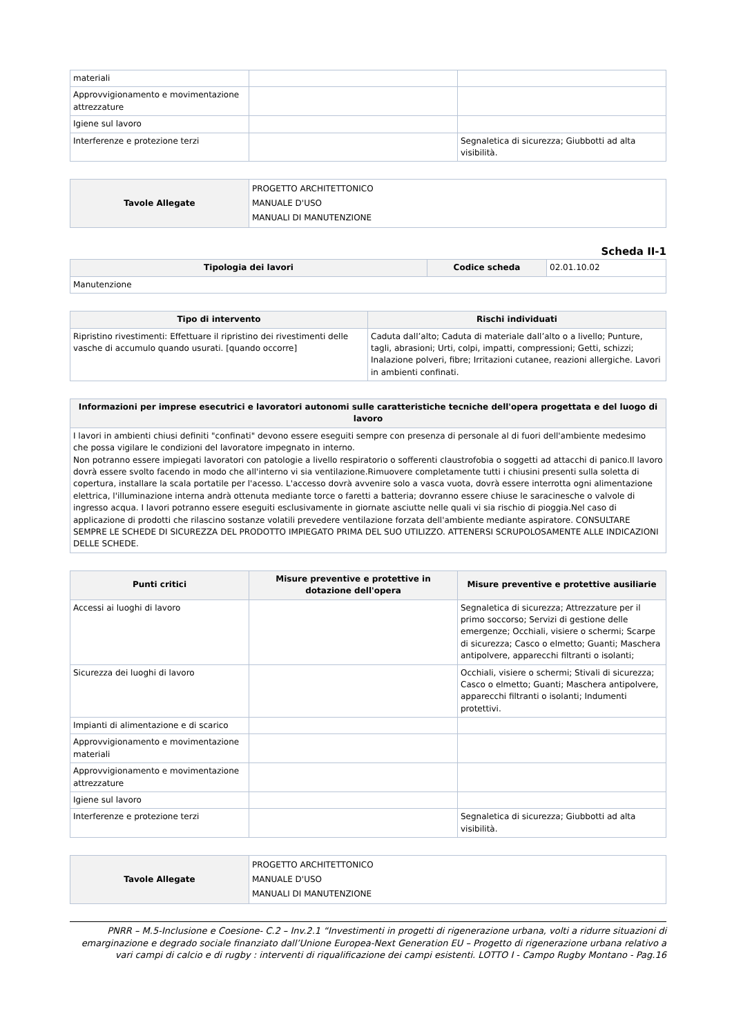| materiali | | |
| Approvvigionamento e movimentazione attrezzature | | |
| Igiene sul lavoro | | |
| Interferenze e protezione terzi | | Segnaletica di sicurezza; Giubbotti ad alta visibilità. |
| Tavole Allegate | PROGETTO ARCHITETTONICO MANUALE D'USO MANUALI DI MANUTENZIONE |
Scheda II-1
| Tipologia dei lavori | Codice scheda | 02.01.10.02 |
| Manutenzione | | |
| Tipo di intervento | Rischi individuati |
| --- | --- |
| Ripristino rivestimenti: Effettuare il ripristino dei rivestimenti delle vasche di accumulo quando usurati. [quando occorre] | Caduta dall’alto; Caduta di materiale dall’alto o a livello; Punture, tagli, abrasioni; Urti, colpi, impatti, compressioni; Getti, schizzi; Inalazione polveri, fibre; Irritazioni cutanee, reazioni allergiche. Lavori in ambienti confinati. |
| Informazioni per imprese esecutrici e lavoratori autonomi sulle caratteristiche tecniche dell'opera progettata e del luogo di lavoro |
| --- |
| I lavori in ambienti chiusi definiti "confinati" devono essere eseguiti sempre con presenza di personale al di fuori dell'ambiente medesimo che possa vigilare le condizioni del lavoratore impegnato in interno. Non potranno essere impiegati lavoratori con patologie a livello respiratorio o sofferenti claustrofobia o soggetti ad attacchi di panico.Il lavoro dovrà essere svolto facendo in modo che all'interno vi sia ventilazione.Rimuovere completamente tutti i chiusini presenti sulla soletta di copertura, installare la scala portatile per l'acesso. L'accesso dovrà avvenire solo a vasca vuota, dovrà essere interrotta ogni alimentazione elettrica, l'illuminazione interna andrà ottenuta mediante torce o faretti a batteria; dovranno essere chiuse le saracinesche o valvole di ingresso acqua. I lavori potranno essere eseguiti esclusivamente in giornate asciutte nelle quali vi sia rischio di pioggia.Nel caso di applicazione di prodotti che rilascino sostanze volatili prevedere ventilazione forzata dell'ambiente mediante aspiratore. CONSULTARE SEMPRE LE SCHEDE DI SICUREZZA DEL PRODOTTO IMPIEGATO PRIMA DEL SUO UTILIZZO. ATTENERSI SCRUPOLOSAMENTE ALLE INDICAZIONI DELLE SCHEDE. |
| Punti critici | Misure preventive e protettive in dotazione dell'opera | Misure preventive e protettive ausiliarie |
| --- | --- | --- |
| Accessi ai luoghi di lavoro | | Segnaletica di sicurezza; Attrezzature per il primo soccorso; Servizi di gestione delle emergenze; Occhiali, visiere o schermi; Scarpe di sicurezza; Casco o elmetto; Guanti; Maschera antipolvere, apparecchi filtranti o isolanti; |
| Sicurezza dei luoghi di lavoro | | Occhiali, visiere o schermi; Stivali di sicurezza; Casco o elmetto; Guanti; Maschera antipolvere, apparecchi filtranti o isolanti; Indumenti protettivi. |
| Impianti di alimentazione e di scarico | | |
| Approvvigionamento e movimentazione materiali | | |
| Approvvigionamento e movimentazione attrezzature | | |
| Igiene sul lavoro | | |
| Interferenze e protezione terzi | | Segnaletica di sicurezza; Giubbotti ad alta visibilità. |
| Tavole Allegate | PROGETTO ARCHITETTONICO MANUALE D'USO MANUALI DI MANUTENZIONE |
PNRR – M.5-Inclusione e Coesione- C.2 – Inv.2.1 “Investimenti in progetti di rigenerazione urbana, volti a ridurre situazioni di emarginazione e degrado sociale finanziato dall’Unione Europea-Next Generation EU – Progetto di rigenerazione urbana relativo a vari campi di calcio e di rugby : interventi di riqualificazione dei campi esistenti. LOTTO I - Campo Rugby Montano - Pag.16